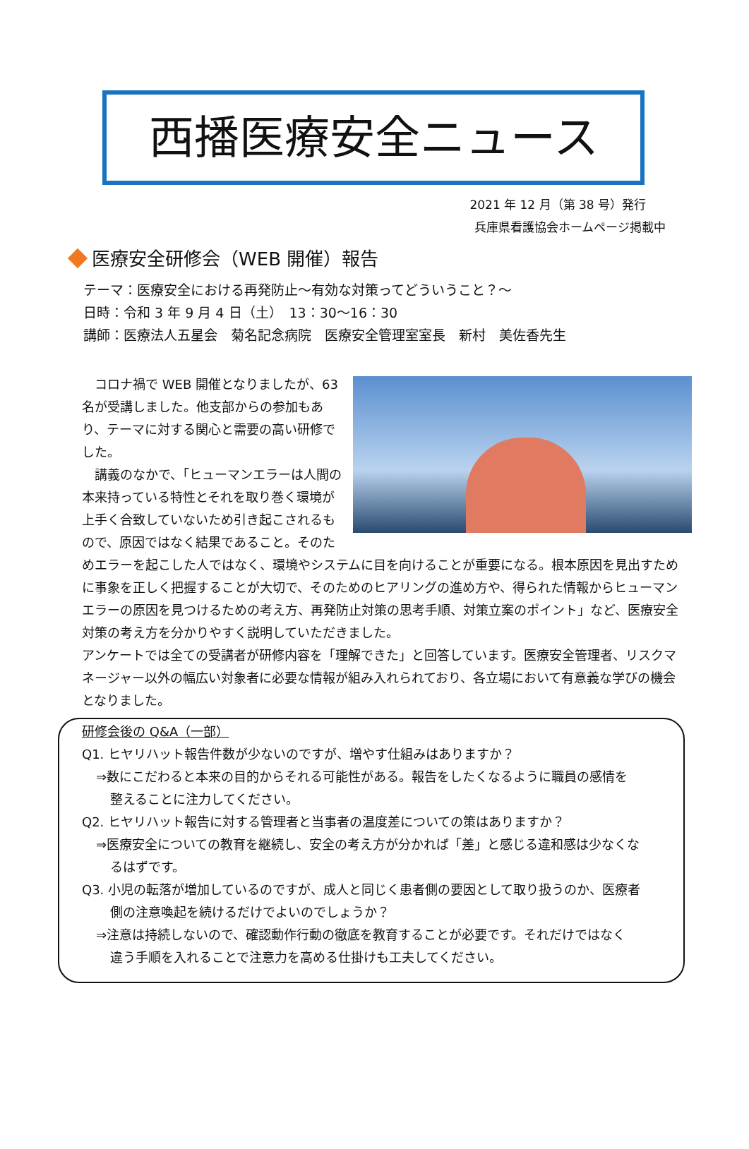西播医療安全ニュース
2021 年 12 月（第 38 号）発行
兵庫県看護協会ホームページ掲載中
医療安全研修会（WEB 開催）報告
テーマ：医療安全における再発防止～有効な対策ってどういうこと？～
日時：令和 3 年 9 月 4 日（土）　13：30～16：30
講師：医療法人五星会　菊名記念病院　医療安全管理室室長　新村　美佐香先生
　コロナ禍で WEB 開催となりましたが、63 名が受講しました。他支部からの参加もあり、テーマに対する関心と需要の高い研修でした。
　講義のなかで、「ヒューマンエラーは人間の本来持っている特性とそれを取り巻く環境が上手く合致していないため引き起こされるもので、原因ではなく結果であること。そのためエラーを起こした人ではなく、環境やシステムに目を向けることが重要になる。根本原因を見出すために事象を正しく把握することが大切で、そのためのヒアリングの進め方や、得られた情報からヒューマンエラーの原因を見つけるための考え方、再発防止対策の思考手順、対策立案のポイント」など、医療安全対策の考え方を分かりやすく説明していただきました。
アンケートでは全ての受講者が研修内容を「理解できた」と回答しています。医療安全管理者、リスクマネージャー以外の幅広い対象者に必要な情報が組み入れられており、各立場において有意義な学びの機会となりました。
研修会後の Q&A（一部）
Q1. ヒヤリハット報告件数が少ないのですが、増やす仕組みはありますか？
⇒数にこだわると本来の目的からそれる可能性がある。報告をしたくなるように職員の感情を
整えることに注力してください。
Q2. ヒヤリハット報告に対する管理者と当事者の温度差についての策はありますか？
⇒医療安全についての教育を継続し、安全の考え方が分かれば「差」と感じる違和感は少なくな
るはずです。
Q3. 小児の転落が増加しているのですが、成人と同じく患者側の要因として取り扱うのか、医療者
側の注意喚起を続けるだけでよいのでしょうか？
⇒注意は持続しないので、確認動作行動の徹底を教育することが必要です。それだけではなく
違う手順を入れることで注意力を高める仕掛けも工夫してください。